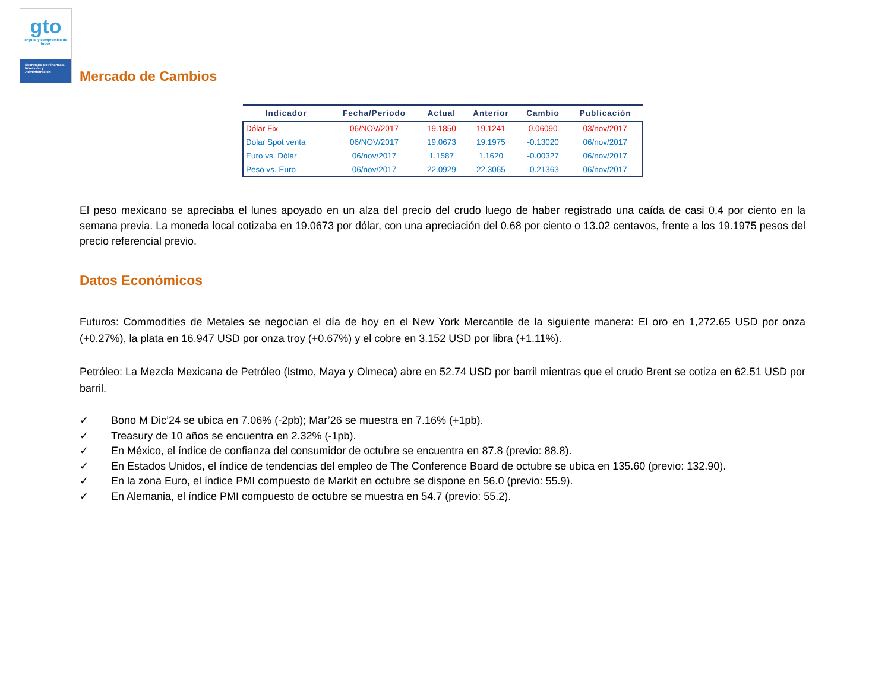gto
orgullo y compromiso de todos
Secretaría de Finanzas, Inversión y Administración
Mercado de Cambios
| Indicador | Fecha/Periodo | Actual | Anterior | Cambio | Publicación |
| --- | --- | --- | --- | --- | --- |
| Dólar Fix | 06/NOV/2017 | 19.1850 | 19.1241 | 0.06090 | 03/nov/2017 |
| Dólar Spot venta | 06/NOV/2017 | 19.0673 | 19.1975 | -0.13020 | 06/nov/2017 |
| Euro vs. Dólar | 06/nov/2017 | 1.1587 | 1.1620 | -0.00327 | 06/nov/2017 |
| Peso vs. Euro | 06/nov/2017 | 22.0929 | 22.3065 | -0.21363 | 06/nov/2017 |
El peso mexicano se apreciaba el lunes apoyado en un alza del precio del crudo luego de haber registrado una caída de casi 0.4 por ciento en la semana previa. La moneda local cotizaba en 19.0673 por dólar, con una apreciación del 0.68 por ciento o 13.02 centavos, frente a los 19.1975 pesos del precio referencial previo.
Datos Económicos
Futuros: Commodities de Metales se negocian el día de hoy en el New York Mercantile de la siguiente manera: El oro en 1,272.65 USD por onza (+0.27%), la plata en 16.947 USD por onza troy (+0.67%) y el cobre en 3.152 USD por libra (+1.11%).
Petróleo: La Mezcla Mexicana de Petróleo (Istmo, Maya y Olmeca) abre en 52.74 USD por barril mientras que el crudo Brent se cotiza en 62.51 USD por barril.
✓ Bono M Dic’24 se ubica en 7.06% (-2pb); Mar’26 se muestra en 7.16% (+1pb).
✓ Treasury de 10 años se encuentra en 2.32% (-1pb).
✓ En México, el índice de confianza del consumidor de octubre se encuentra en 87.8 (previo: 88.8).
✓ En Estados Unidos, el índice de tendencias del empleo de The Conference Board de octubre se ubica en 135.60 (previo: 132.90).
✓ En la zona Euro, el índice PMI compuesto de Markit en octubre se dispone en 56.0 (previo: 55.9).
✓ En Alemania, el índice PMI compuesto de octubre se muestra en 54.7 (previo: 55.2).